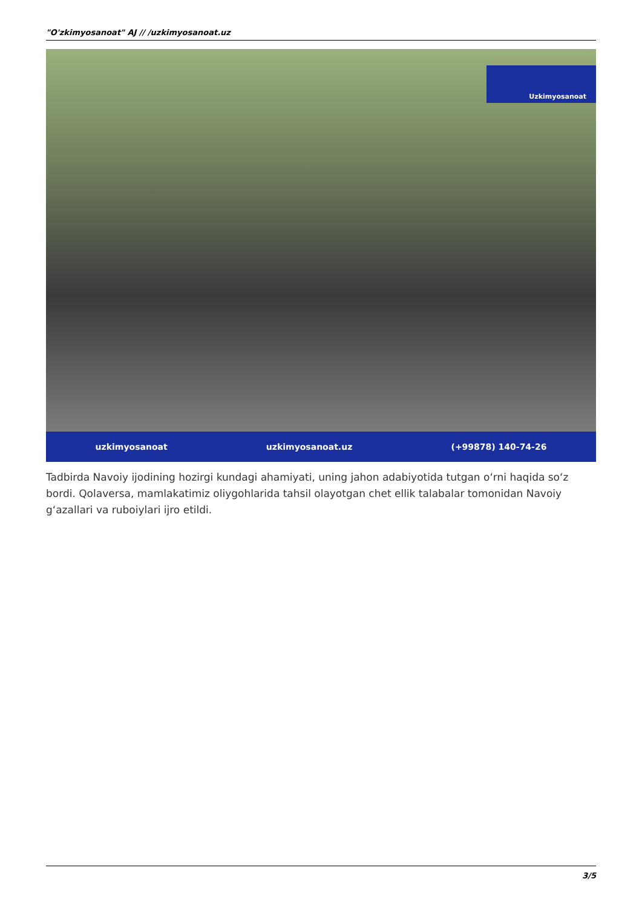"O'zkimyosanoat" AJ // /uzkimyosanoat.uz
Uzkimyosanoat
uzkimyosanoat uzkimyosanoat.uz (+99878) 140-74-26
Tadbirda Navoiy ijodining hozirgi kundagi ahamiyati, uning jahon adabiyotida tutgan oʻrni haqida soʻz bordi. Qolaversa, mamlakatimiz oliygohlarida tahsil olayotgan chet ellik talabalar tomonidan Navoiy gʻazallari va ruboiylari ijro etildi.
3/5